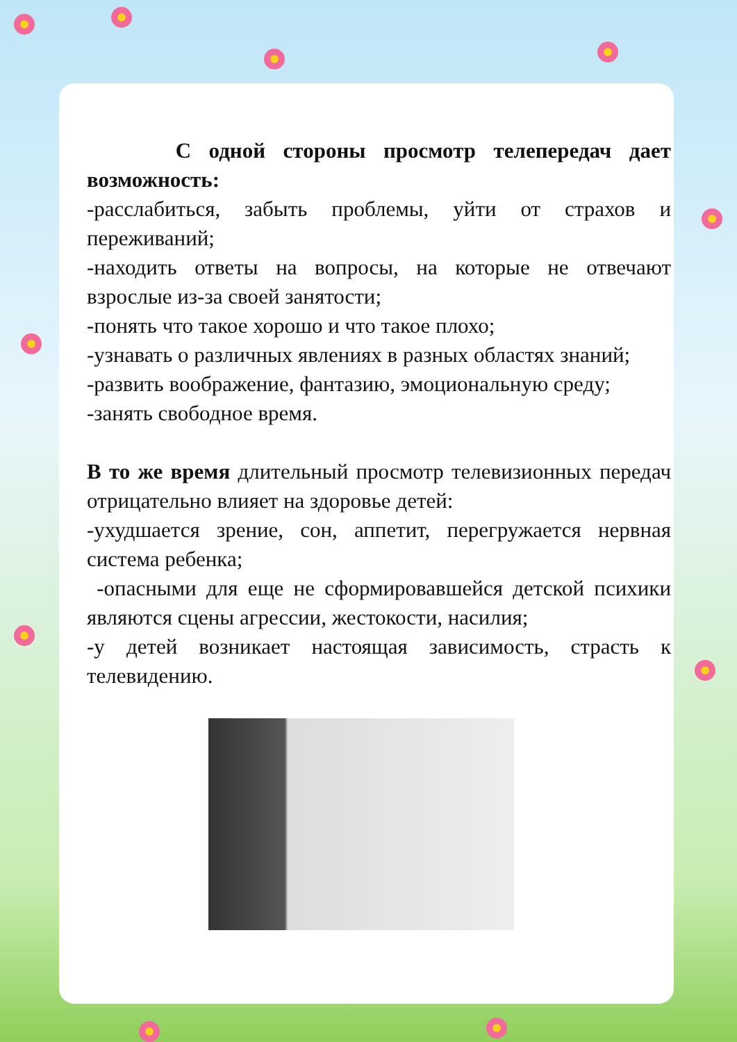С одной стороны просмотр телепередач дает возможность:
-расслабиться, забыть проблемы, уйти от страхов и переживаний;
-находить ответы на вопросы, на которые не отвечают взрослые из-за своей занятости;
-понять что такое хорошо и что такое плохо;
-узнавать о различных явлениях в разных областях знаний;
-развить воображение, фантазию, эмоциональную среду;
-занять свободное время.
В то же время длительный просмотр телевизионных передач отрицательно влияет на здоровье детей:
-ухудшается зрение, сон, аппетит, перегружается нервная система ребенка;
-опасными для еще не сформировавшейся детской психики являются сцены агрессии, жестокости, насилия;
-у детей возникает настоящая зависимость, страсть к телевидению.